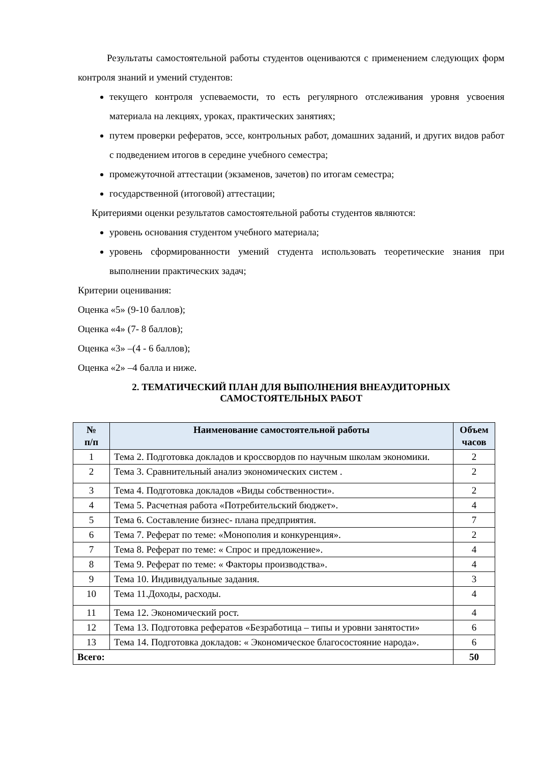Результаты самостоятельной работы студентов оцениваются с применением следующих форм контроля знаний и умений студентов:
текущего контроля успеваемости, то есть регулярного отслеживания уровня усвоения материала на лекциях, уроках, практических занятиях;
путем проверки рефератов, эссе, контрольных работ, домашних заданий, и других видов работ с подведением итогов в середине учебного семестра;
промежуточной аттестации (экзаменов, зачетов) по итогам семестра;
государственной (итоговой) аттестации;
Критериями оценки результатов самостоятельной работы студентов являются:
уровень основания студентом учебного материала;
уровень сформированности умений студента использовать теоретические знания при выполнении практических задач;
Критерии оценивания:
Оценка «5» (9-10 баллов);
Оценка «4» (7- 8 баллов);
Оценка «3» –(4 - 6 баллов);
Оценка «2» –4 балла и ниже.
2. ТЕМАТИЧЕСКИЙ ПЛАН ДЛЯ ВЫПОЛНЕНИЯ ВНЕАУДИТОРНЫХ
САМОСТОЯТЕЛЬНЫХ РАБОТ
| № п/п | Наименование самостоятельной работы | Объем часов |
| --- | --- | --- |
| 1 | Тема 2. Подготовка докладов и кроссвордов по научным школам экономики. | 2 |
| 2 | Тема 3. Сравнительный анализ экономических систем . | 2 |
| 3 | Тема 4. Подготовка докладов «Виды собственности». | 2 |
| 4 | Тема 5. Расчетная работа «Потребительский бюджет». | 4 |
| 5 | Тема 6. Составление бизнес- плана предприятия. | 7 |
| 6 | Тема 7. Реферат по теме: «Монополия и конкуренция». | 2 |
| 7 | Тема 8. Реферат по теме: « Спрос и предложение». | 4 |
| 8 | Тема 9. Реферат по теме: « Факторы производства». | 4 |
| 9 | Тема 10. Индивидуальные задания. | 3 |
| 10 | Тема 11.Доходы, расходы. | 4 |
| 11 | Тема 12. Экономический рост. | 4 |
| 12 | Тема 13. Подготовка рефератов «Безработица – типы и уровни занятости» | 6 |
| 13 | Тема 14. Подготовка докладов: « Экономическое благосостояние народа». | 6 |
| Всего: | | 50 |